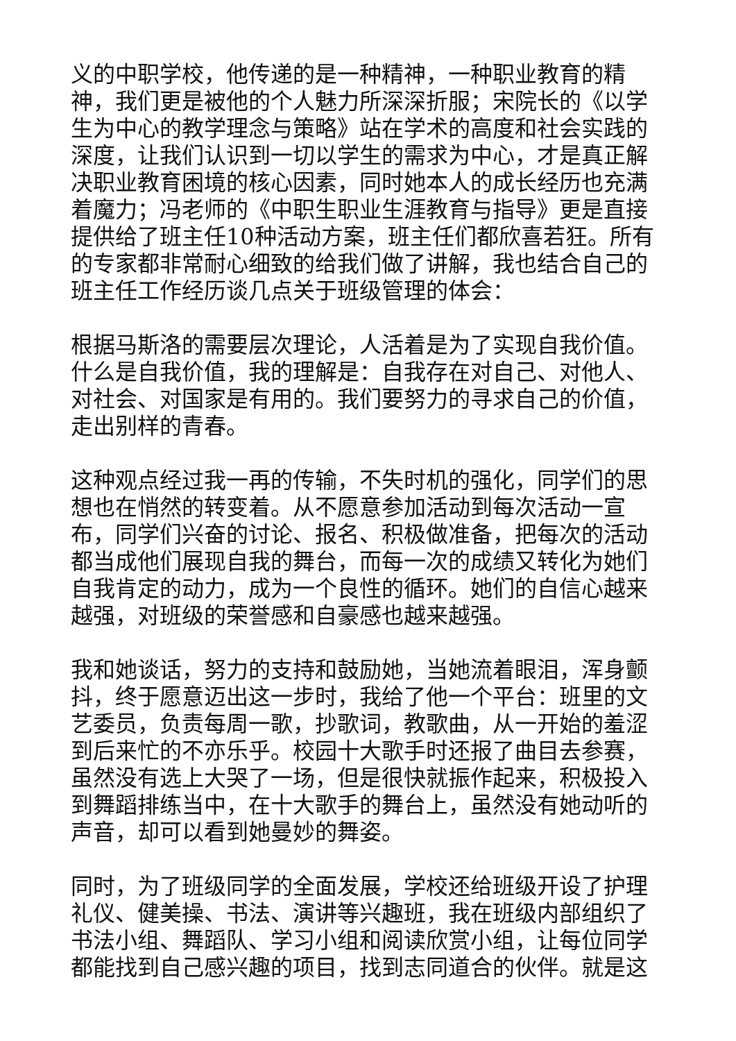义的中职学校，他传递的是一种精神，一种职业教育的精神，我们更是被他的个人魅力所深深折服；宋院长的《以学生为中心的教学理念与策略》站在学术的高度和社会实践的深度，让我们认识到一切以学生的需求为中心，才是真正解决职业教育困境的核心因素，同时她本人的成长经历也充满着魔力；冯老师的《中职生职业生涯教育与指导》更是直接提供给了班主任10种活动方案，班主任们都欣喜若狂。所有的专家都非常耐心细致的给我们做了讲解，我也结合自己的班主任工作经历谈几点关于班级管理的体会：
根据马斯洛的需要层次理论，人活着是为了实现自我价值。什么是自我价值，我的理解是：自我存在对自己、对他人、对社会、对国家是有用的。我们要努力的寻求自己的价值，走出别样的青春。
这种观点经过我一再的传输，不失时机的强化，同学们的思想也在悄然的转变着。从不愿意参加活动到每次活动一宣布，同学们兴奋的讨论、报名、积极做准备，把每次的活动都当成他们展现自我的舞台，而每一次的成绩又转化为她们自我肯定的动力，成为一个良性的循环。她们的自信心越来越强，对班级的荣誉感和自豪感也越来越强。
我和她谈话，努力的支持和鼓励她，当她流着眼泪，浑身颤抖，终于愿意迈出这一步时，我给了他一个平台：班里的文艺委员，负责每周一歌，抄歌词，教歌曲，从一开始的羞涩到后来忙的不亦乐乎。校园十大歌手时还报了曲目去参赛，虽然没有选上大哭了一场，但是很快就振作起来，积极投入到舞蹈排练当中，在十大歌手的舞台上，虽然没有她动听的声音，却可以看到她曼妙的舞姿。
同时，为了班级同学的全面发展，学校还给班级开设了护理礼仪、健美操、书法、演讲等兴趣班，我在班级内部组织了书法小组、舞蹈队、学习小组和阅读欣赏小组，让每位同学都能找到自己感兴趣的项目，找到志同道合的伙伴。就是这